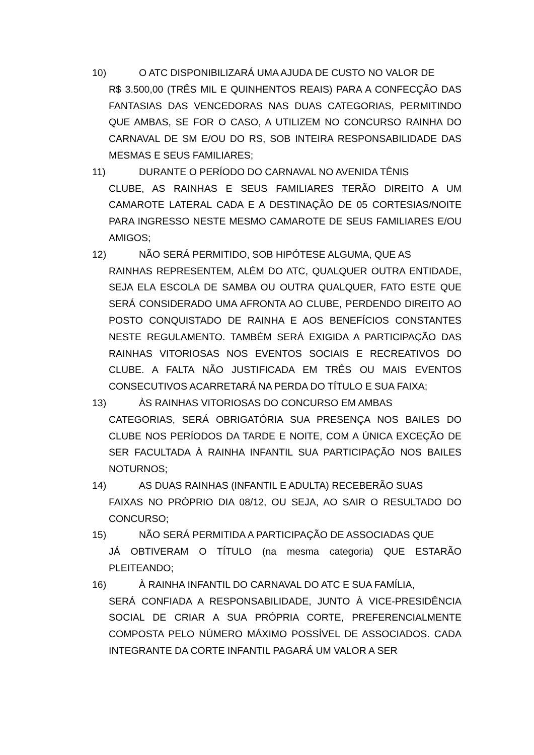10) O ATC DISPONIBILIZARÁ UMA AJUDA DE CUSTO NO VALOR DE
R$ 3.500,00 (TRÊS MIL E QUINHENTOS REAIS) PARA A CONFECÇÃO DAS FANTASIAS DAS VENCEDORAS NAS DUAS CATEGORIAS, PERMITINDO QUE AMBAS, SE FOR O CASO, A UTILIZEM NO CONCURSO RAINHA DO CARNAVAL DE SM E/OU DO RS, SOB INTEIRA RESPONSABILIDADE DAS MESMAS E SEUS FAMILIARES;
11) DURANTE O PERÍODO DO CARNAVAL NO AVENIDA TÊNIS
CLUBE, AS RAINHAS E SEUS FAMILIARES TERÃO DIREITO A UM CAMAROTE LATERAL CADA E A DESTINAÇÃO DE 05 CORTESIAS/NOITE PARA INGRESSO NESTE MESMO CAMAROTE DE SEUS FAMILIARES E/OU AMIGOS;
12) NÃO SERÁ PERMITIDO, SOB HIPÓTESE ALGUMA, QUE AS
RAINHAS REPRESENTEM, ALÉM DO ATC, QUALQUER OUTRA ENTIDADE, SEJA ELA ESCOLA DE SAMBA OU OUTRA QUALQUER, FATO ESTE QUE SERÁ CONSIDERADO UMA AFRONTA AO CLUBE, PERDENDO DIREITO AO POSTO CONQUISTADO DE RAINHA E AOS BENEFÍCIOS CONSTANTES NESTE REGULAMENTO. TAMBÉM SERÁ EXIGIDA A PARTICIPAÇÃO DAS RAINHAS VITORIOSAS NOS EVENTOS SOCIAIS E RECREATIVOS DO CLUBE. A FALTA NÃO JUSTIFICADA EM TRÊS OU MAIS EVENTOS CONSECUTIVOS ACARRETARÁ NA PERDA DO TÍTULO E SUA FAIXA;
13) ÀS RAINHAS VITORIOSAS DO CONCURSO EM AMBAS
CATEGORIAS, SERÁ OBRIGATÓRIA SUA PRESENÇA NOS BAILES DO CLUBE NOS PERÍODOS DA TARDE E NOITE, COM A ÚNICA EXCEÇÃO DE SER FACULTADA À RAINHA INFANTIL SUA PARTICIPAÇÃO NOS BAILES NOTURNOS;
14) AS DUAS RAINHAS (INFANTIL E ADULTA) RECEBERÃO SUAS
FAIXAS NO PRÓPRIO DIA 08/12, OU SEJA, AO SAIR O RESULTADO DO CONCURSO;
15) NÃO SERÁ PERMITIDA A PARTICIPAÇÃO DE ASSOCIADAS QUE
JÁ OBTIVERAM O TÍTULO (na mesma categoria) QUE ESTARÃO PLEITEANDO;
16) À RAINHA INFANTIL DO CARNAVAL DO ATC E SUA FAMÍLIA,
SERÁ CONFIADA A RESPONSABILIDADE, JUNTO À VICE-PRESIDÊNCIA SOCIAL DE CRIAR A SUA PRÓPRIA CORTE, PREFERENCIALMENTE COMPOSTA PELO NÚMERO MÁXIMO POSSÍVEL DE ASSOCIADOS. CADA INTEGRANTE DA CORTE INFANTIL PAGARÁ UM VALOR A SER